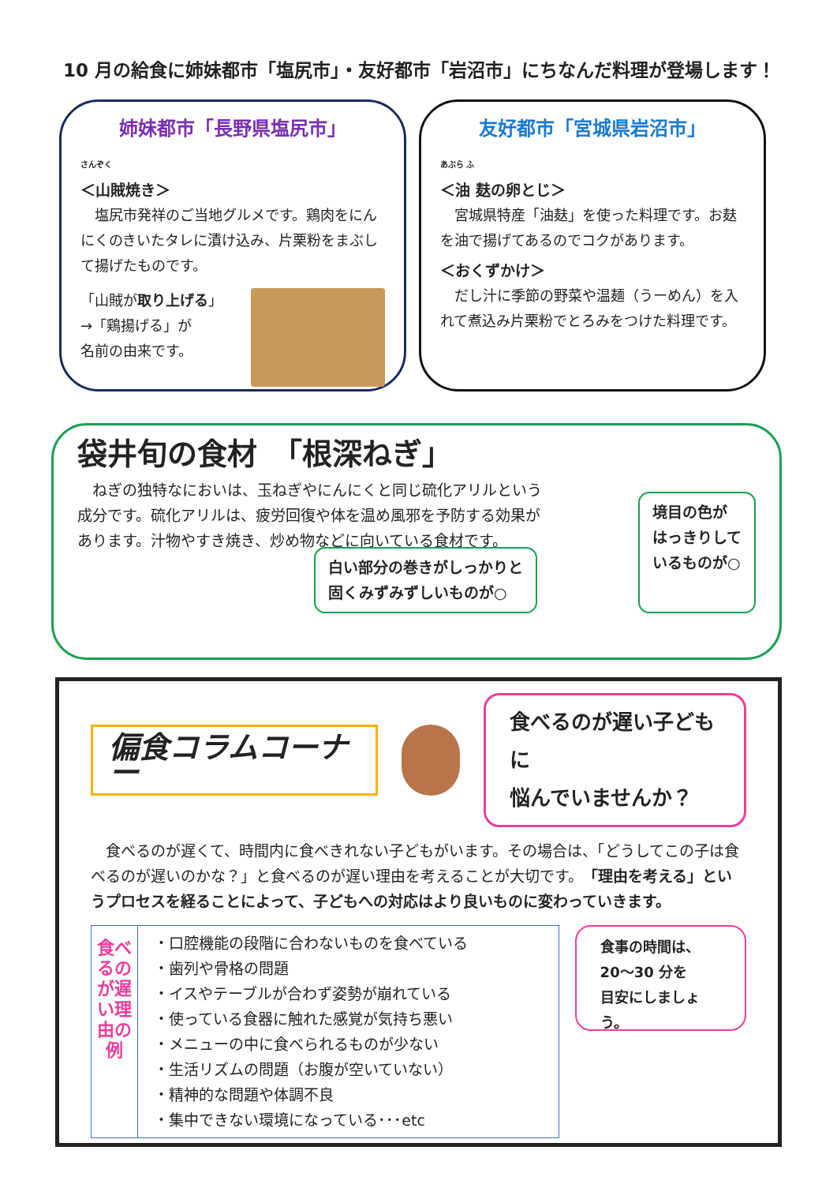10 月の給食に姉妹都市「塩尻市」・友好都市「岩沼市」にちなんだ料理が登場します！
姉妹都市「長野県塩尻市」
さんぞく
＜山賊焼き＞
　塩尻市発祥のご当地グルメです。鶏肉をにんにくのきいたタレに漬け込み、片栗粉をまぶして揚げたものです。
「山賊が取り上げる」
→「鶏揚げる」が
名前の由来です。
友好都市「宮城県岩沼市」
あぶら ふ
＜油 麸の卵とじ＞
　宮城県特産「油麸」を使った料理です。お麸を油で揚げてあるのでコクがあります。
＜おくずかけ＞
　だし汁に季節の野菜や温麺（うーめん）を入れて煮込み片栗粉でとろみをつけた料理です。
袋井旬の食材　「根深ねぎ」
　ねぎの独特なにおいは、玉ねぎやにんにくと同じ硫化アリルという成分です。硫化アリルは、疲労回復や体を温め風邪を予防する効果があります。汁物やすき焼き、炒め物などに向いている食材です。
白い部分の巻きがしっかりと
固くみずみずしいものが○
境目の色が
はっきりして
いるものが○
偏食コラムコーナー
食べるのが遅い子どもに
悩んでいませんか？
　食べるのが遅くて、時間内に食べきれない子どもがいます。その場合は、「どうしてこの子は食べるのが遅いのかな？」と食べるのが遅い理由を考えることが大切です。「理由を考える」というプロセスを経ることによって、子どもへの対応はより良いものに変わっていきます。
| 食べるのが遅い理由の例 | ・口腔機能の段階に合わないものを食べている ・歯列や骨格の問題 ・イスやテーブルが合わず姿勢が崩れている ・使っている食器に触れた感覚が気持ち悪い ・メニューの中に食べられるものが少ない ・生活リズムの問題（お腹が空いていない） ・精神的な問題や体調不良 ・集中できない環境になっている･･･etc |
食事の時間は、
20～30 分を
目安にしましょう。